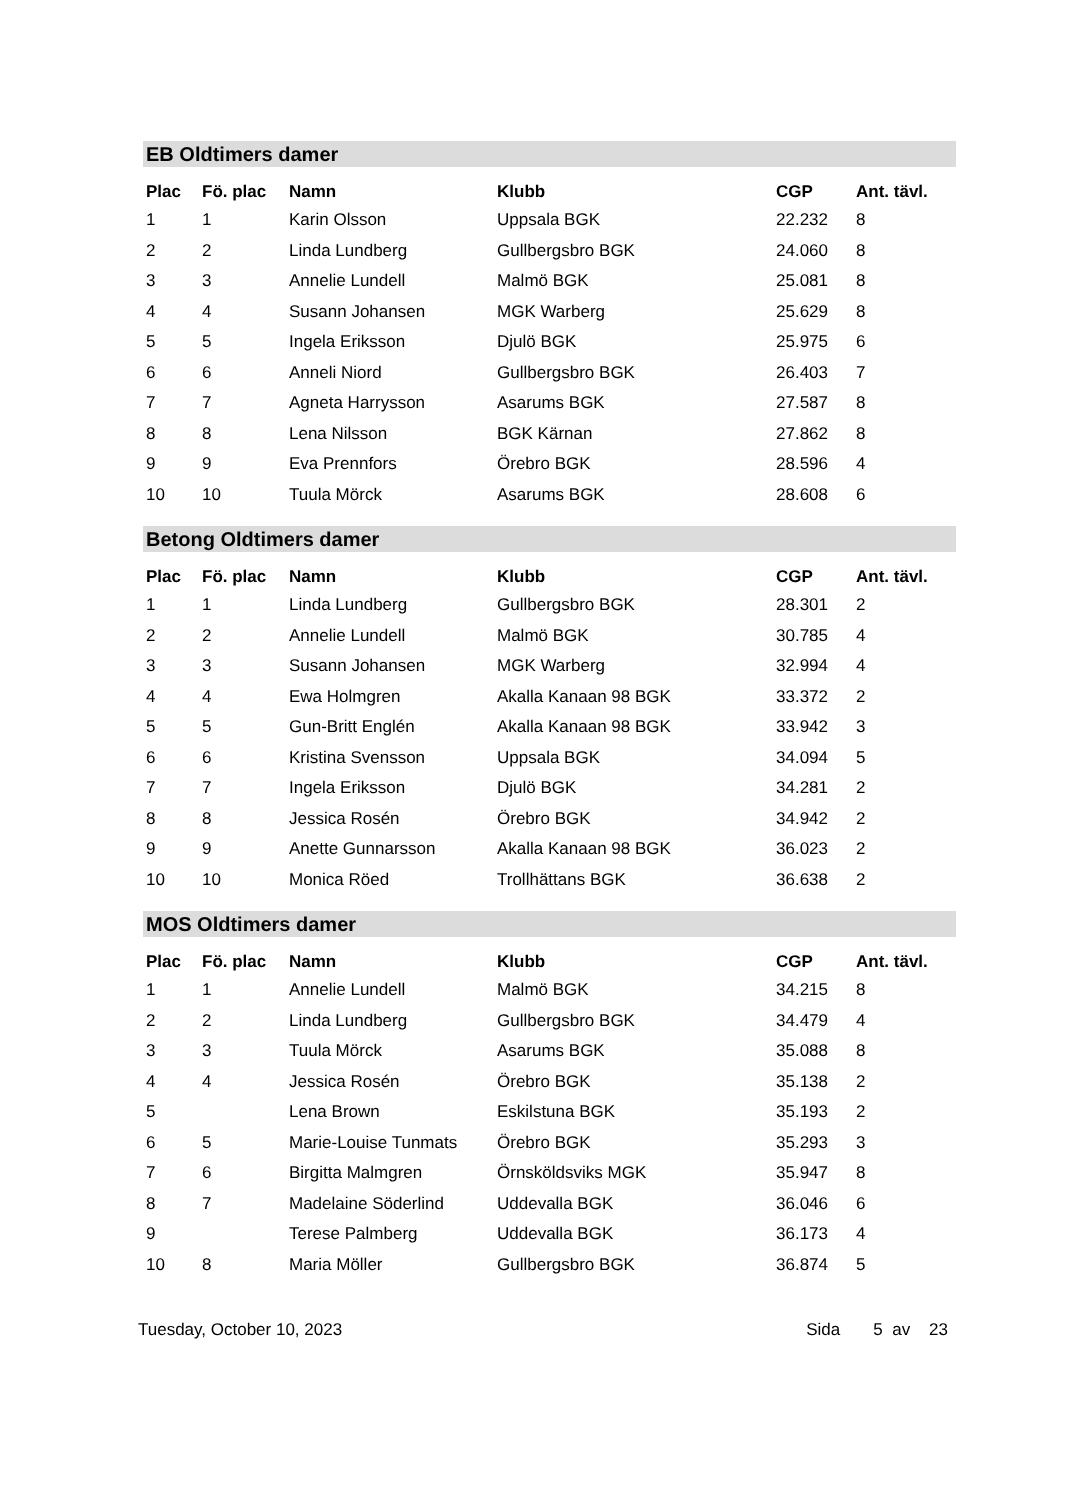EB Oldtimers damer
| Plac | Fö. plac | Namn | Klubb | CGP | Ant. tävl. |
| --- | --- | --- | --- | --- | --- |
| 1 | 1 | Karin Olsson | Uppsala BGK | 22.232 | 8 |
| 2 | 2 | Linda Lundberg | Gullbergsbro BGK | 24.060 | 8 |
| 3 | 3 | Annelie Lundell | Malmö BGK | 25.081 | 8 |
| 4 | 4 | Susann Johansen | MGK Warberg | 25.629 | 8 |
| 5 | 5 | Ingela Eriksson | Djulö BGK | 25.975 | 6 |
| 6 | 6 | Anneli Niord | Gullbergsbro BGK | 26.403 | 7 |
| 7 | 7 | Agneta Harrysson | Asarums BGK | 27.587 | 8 |
| 8 | 8 | Lena Nilsson | BGK Kärnan | 27.862 | 8 |
| 9 | 9 | Eva Prennfors | Örebro BGK | 28.596 | 4 |
| 10 | 10 | Tuula Mörck | Asarums BGK | 28.608 | 6 |
Betong Oldtimers damer
| Plac | Fö. plac | Namn | Klubb | CGP | Ant. tävl. |
| --- | --- | --- | --- | --- | --- |
| 1 | 1 | Linda Lundberg | Gullbergsbro BGK | 28.301 | 2 |
| 2 | 2 | Annelie Lundell | Malmö BGK | 30.785 | 4 |
| 3 | 3 | Susann Johansen | MGK Warberg | 32.994 | 4 |
| 4 | 4 | Ewa Holmgren | Akalla Kanaan 98 BGK | 33.372 | 2 |
| 5 | 5 | Gun-Britt Englén | Akalla Kanaan 98 BGK | 33.942 | 3 |
| 6 | 6 | Kristina Svensson | Uppsala BGK | 34.094 | 5 |
| 7 | 7 | Ingela Eriksson | Djulö BGK | 34.281 | 2 |
| 8 | 8 | Jessica Rosén | Örebro BGK | 34.942 | 2 |
| 9 | 9 | Anette Gunnarsson | Akalla Kanaan 98 BGK | 36.023 | 2 |
| 10 | 10 | Monica Röed | Trollhättans BGK | 36.638 | 2 |
MOS Oldtimers damer
| Plac | Fö. plac | Namn | Klubb | CGP | Ant. tävl. |
| --- | --- | --- | --- | --- | --- |
| 1 | 1 | Annelie Lundell | Malmö BGK | 34.215 | 8 |
| 2 | 2 | Linda Lundberg | Gullbergsbro BGK | 34.479 | 4 |
| 3 | 3 | Tuula Mörck | Asarums BGK | 35.088 | 8 |
| 4 | 4 | Jessica Rosén | Örebro BGK | 35.138 | 2 |
| 5 | | Lena Brown | Eskilstuna BGK | 35.193 | 2 |
| 6 | 5 | Marie-Louise Tunmats | Örebro BGK | 35.293 | 3 |
| 7 | 6 | Birgitta Malmgren | Örnsköldsviks MGK | 35.947 | 8 |
| 8 | 7 | Madelaine Söderlind | Uddevalla BGK | 36.046 | 6 |
| 9 | | Terese Palmberg | Uddevalla BGK | 36.173 | 4 |
| 10 | 8 | Maria Möller | Gullbergsbro BGK | 36.874 | 5 |
Tuesday, October 10, 2023 Sida 5 av 23